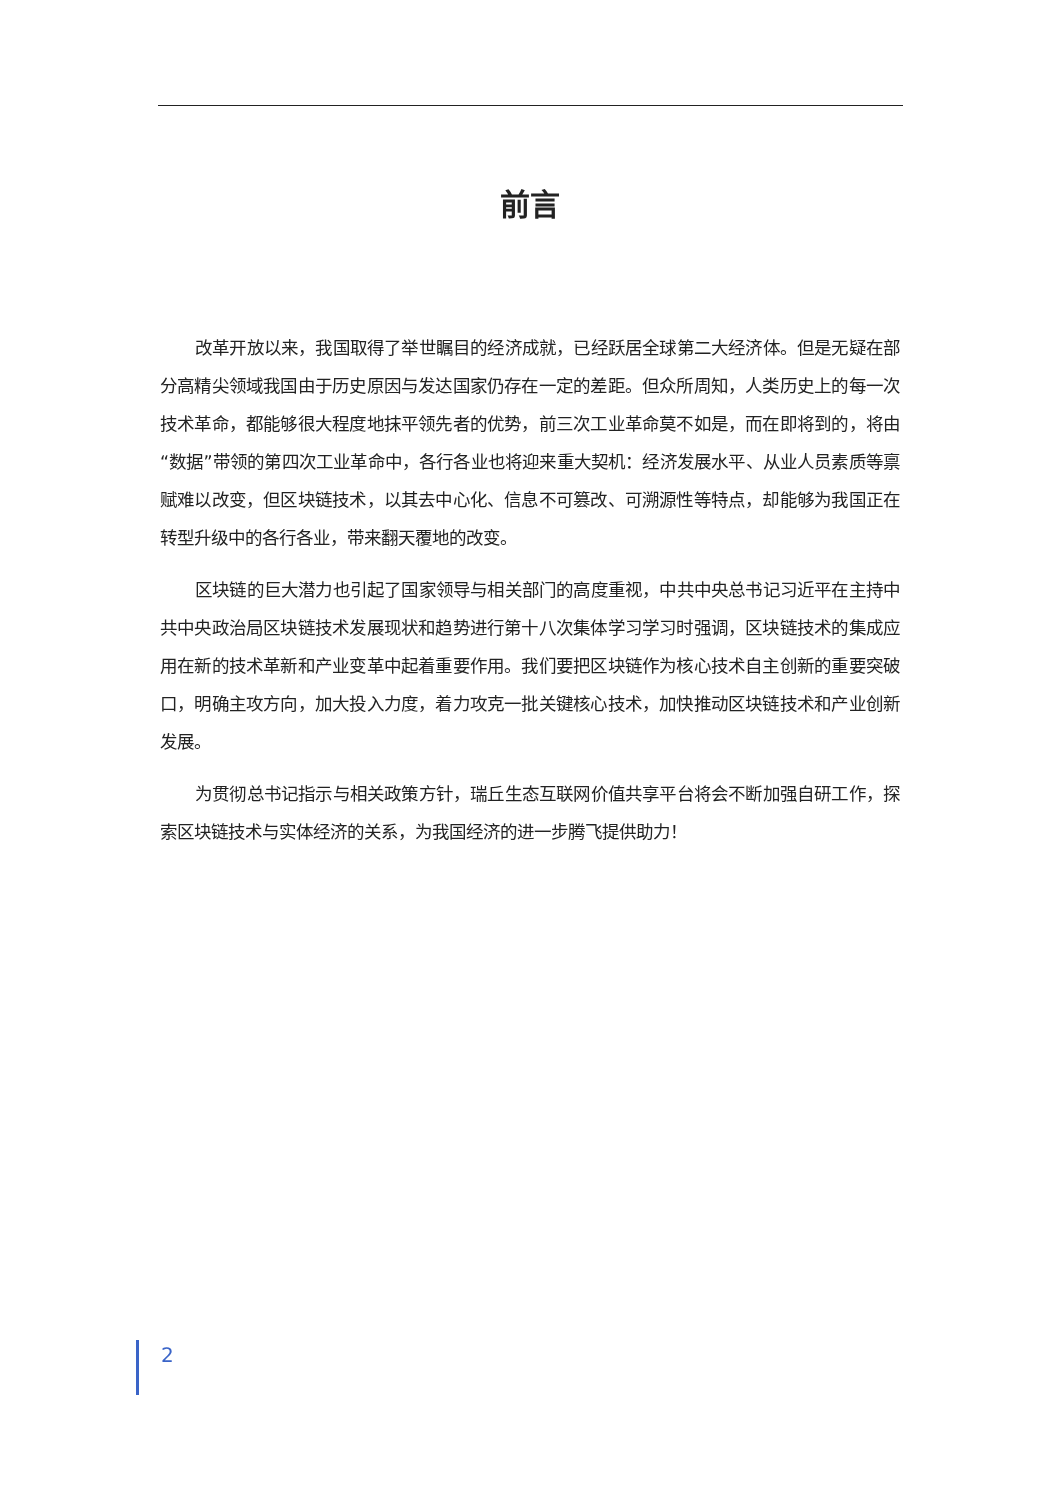前言
改革开放以来，我国取得了举世瞩目的经济成就，已经跃居全球第二大经济体。但是无疑在部分高精尖领域我国由于历史原因与发达国家仍存在一定的差距。但众所周知，人类历史上的每一次技术革命，都能够很大程度地抹平领先者的优势，前三次工业革命莫不如是，而在即将到的，将由“数据”带领的第四次工业革命中，各行各业也将迎来重大契机：经济发展水平、从业人员素质等禀赋难以改变，但区块链技术，以其去中心化、信息不可篡改、可溯源性等特点，却能够为我国正在转型升级中的各行各业，带来翻天覆地的改变。
区块链的巨大潜力也引起了国家领导与相关部门的高度重视，中共中央总书记习近平在主持中共中央政治局区块链技术发展现状和趋势进行第十八次集体学习学习时强调，区块链技术的集成应用在新的技术革新和产业变革中起着重要作用。我们要把区块链作为核心技术自主创新的重要突破口，明确主攻方向，加大投入力度，着力攻克一批关键核心技术，加快推动区块链技术和产业创新发展。
为贯彻总书记指示与相关政策方针，瑞丘生态互联网价值共享平台将会不断加强自研工作，探索区块链技术与实体经济的关系，为我国经济的进一步腾飞提供助力！
2